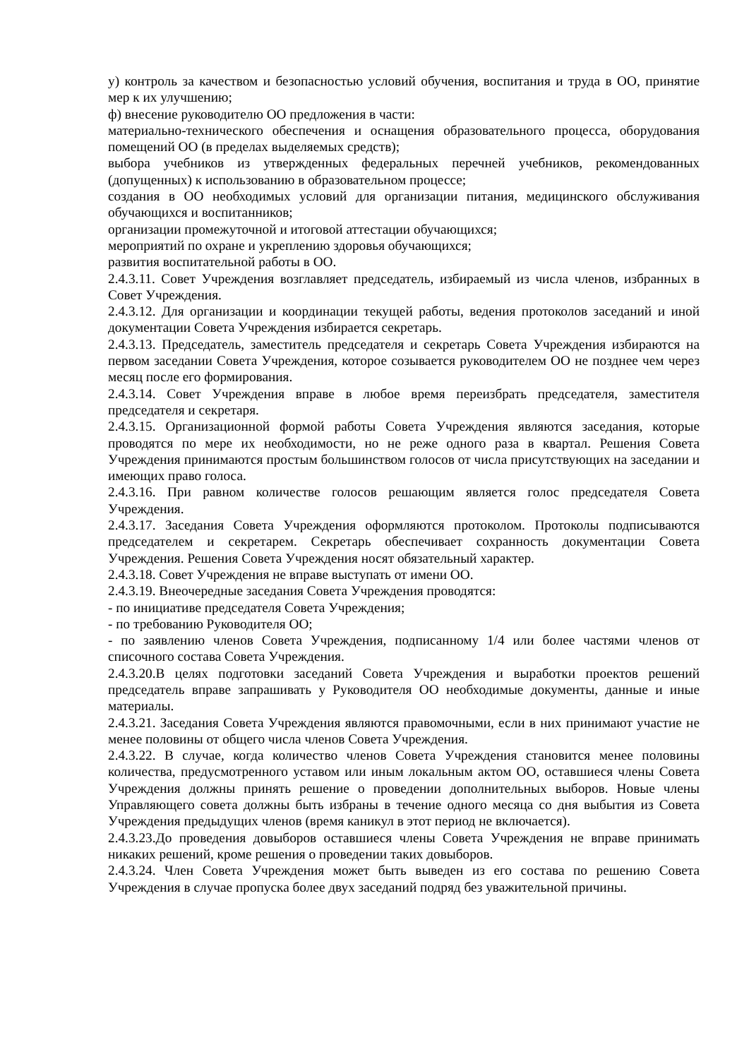у) контроль за качеством и безопасностью условий обучения, воспитания и труда в ОО, принятие мер к их улучшению;
ф) внесение руководителю ОО предложения в части:
материально-технического обеспечения и оснащения образовательного процесса, оборудования помещений ОО (в пределах выделяемых средств);
выбора учебников из утвержденных федеральных перечней учебников, рекомендованных (допущенных) к использованию в образовательном процессе;
создания в ОО необходимых условий для организации питания, медицинского обслуживания обучающихся и воспитанников;
организации промежуточной и итоговой аттестации обучающихся;
мероприятий по охране и укреплению здоровья обучающихся;
развития воспитательной работы в ОО.
2.4.3.11. Совет Учреждения возглавляет председатель, избираемый из числа членов, избранных в Совет Учреждения.
2.4.3.12. Для организации и координации текущей работы, ведения протоколов заседаний и иной документации Совета Учреждения избирается секретарь.
2.4.3.13. Председатель, заместитель председателя и секретарь Совета Учреждения избираются на первом заседании Совета Учреждения, которое созывается руководителем ОО не позднее чем через месяц после его формирования.
2.4.3.14. Совет Учреждения вправе в любое время переизбрать председателя, заместителя председателя и секретаря.
2.4.3.15. Организационной формой работы Совета Учреждения являются заседания, которые проводятся по мере их необходимости, но не реже одного раза в квартал. Решения Совета Учреждения принимаются простым большинством голосов от числа присутствующих на заседании и имеющих право голоса.
2.4.3.16. При равном количестве голосов решающим является голос председателя Совета Учреждения.
2.4.3.17. Заседания Совета Учреждения оформляются протоколом. Протоколы подписываются председателем и секретарем. Секретарь обеспечивает сохранность документации Совета Учреждения. Решения Совета Учреждения носят обязательный характер.
2.4.3.18. Совет Учреждения не вправе выступать от имени ОО.
2.4.3.19. Внеочередные заседания Совета Учреждения проводятся:
- по инициативе председателя Совета Учреждения;
- по требованию Руководителя ОО;
- по заявлению членов Совета Учреждения, подписанному 1/4 или более частями членов от списочного состава Совета Учреждения.
2.4.3.20.В целях подготовки заседаний Совета Учреждения и выработки проектов решений председатель вправе запрашивать у Руководителя ОО необходимые документы, данные и иные материалы.
2.4.3.21. Заседания Совета Учреждения являются правомочными, если в них принимают участие не менее половины от общего числа членов Совета Учреждения.
2.4.3.22. В случае, когда количество членов Совета Учреждения становится менее половины количества, предусмотренного уставом или иным локальным актом ОО, оставшиеся члены Совета Учреждения должны принять решение о проведении дополнительных выборов. Новые члены Управляющего совета должны быть избраны в течение одного месяца со дня выбытия из Совета Учреждения предыдущих членов (время каникул в этот период не включается).
2.4.3.23.До проведения довыборов оставшиеся члены Совета Учреждения не вправе принимать никаких решений, кроме решения о проведении таких довыборов.
2.4.3.24. Член Совета Учреждения может быть выведен из его состава по решению Совета Учреждения в случае пропуска более двух заседаний подряд без уважительной причины.